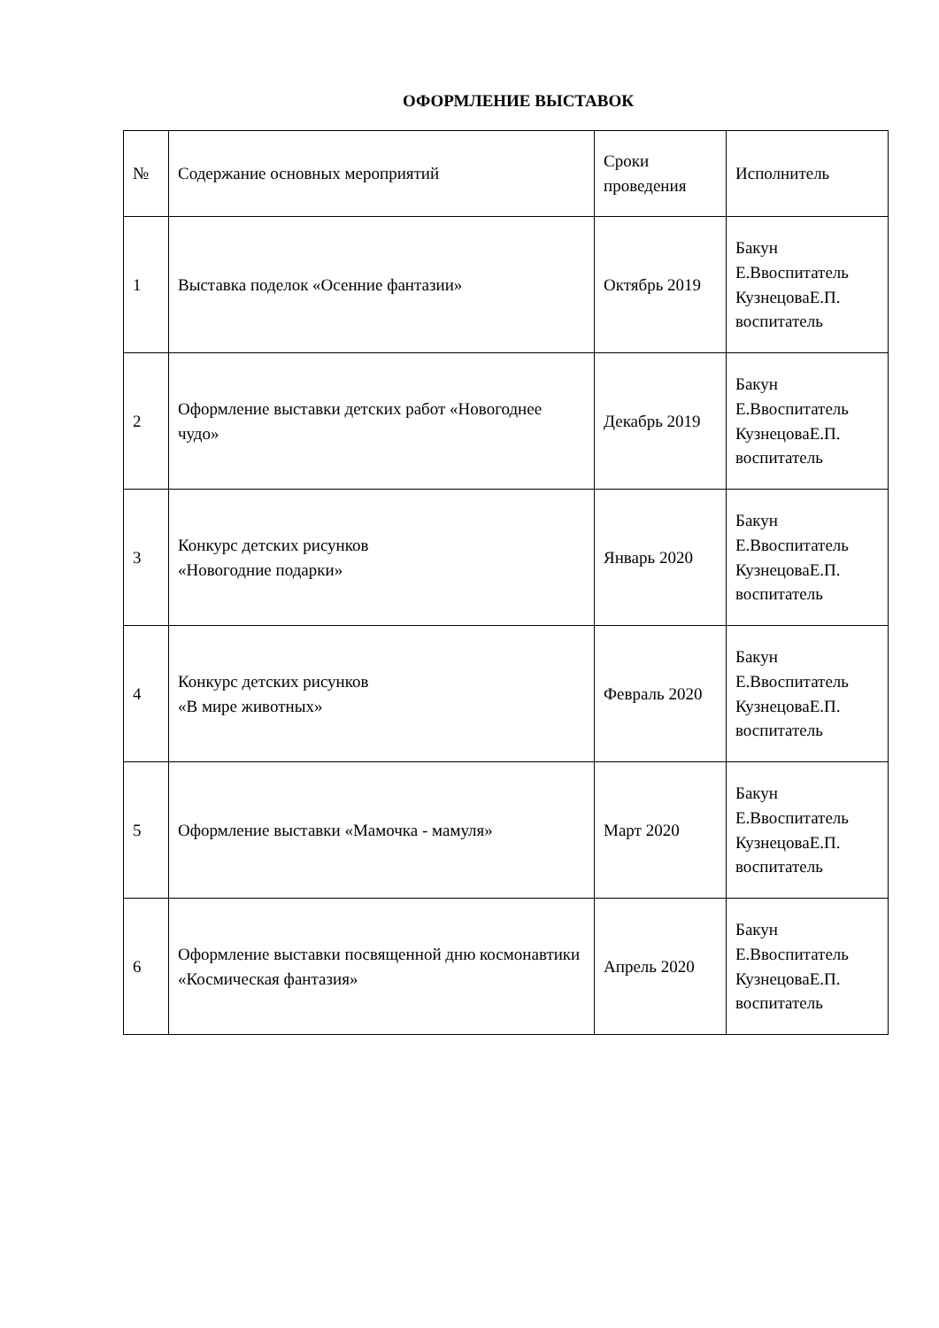ОФОРМЛЕНИЕ ВЫСТАВОК
| № | Содержание основных мероприятий | Сроки проведения | Исполнитель |
| 1 | Выставка поделок «Осенние фантазии» | Октябрь 2019 | Бакун Е.Ввоспитатель КузнецоваЕ.П. воспитатель |
| 2 | Оформление выставки детских работ «Новогоднее чудо» | Декабрь 2019 | Бакун Е.Ввоспитатель КузнецоваЕ.П. воспитатель |
| 3 | Конкурс детских рисунков «Новогодние подарки» | Январь 2020 | Бакун Е.Ввоспитатель КузнецоваЕ.П. воспитатель |
| 4 | Конкурс детских рисунков «В мире животных» | Февраль 2020 | Бакун Е.Ввоспитатель КузнецоваЕ.П. воспитатель |
| 5 | Оформление выставки «Мамочка - мамуля» | Март 2020 | Бакун Е.Ввоспитатель КузнецоваЕ.П. воспитатель |
| 6 | Оформление выставки посвященной дню космонавтики «Космическая фантазия» | Апрель 2020 | Бакун Е.Ввоспитатель КузнецоваЕ.П. воспитатель |